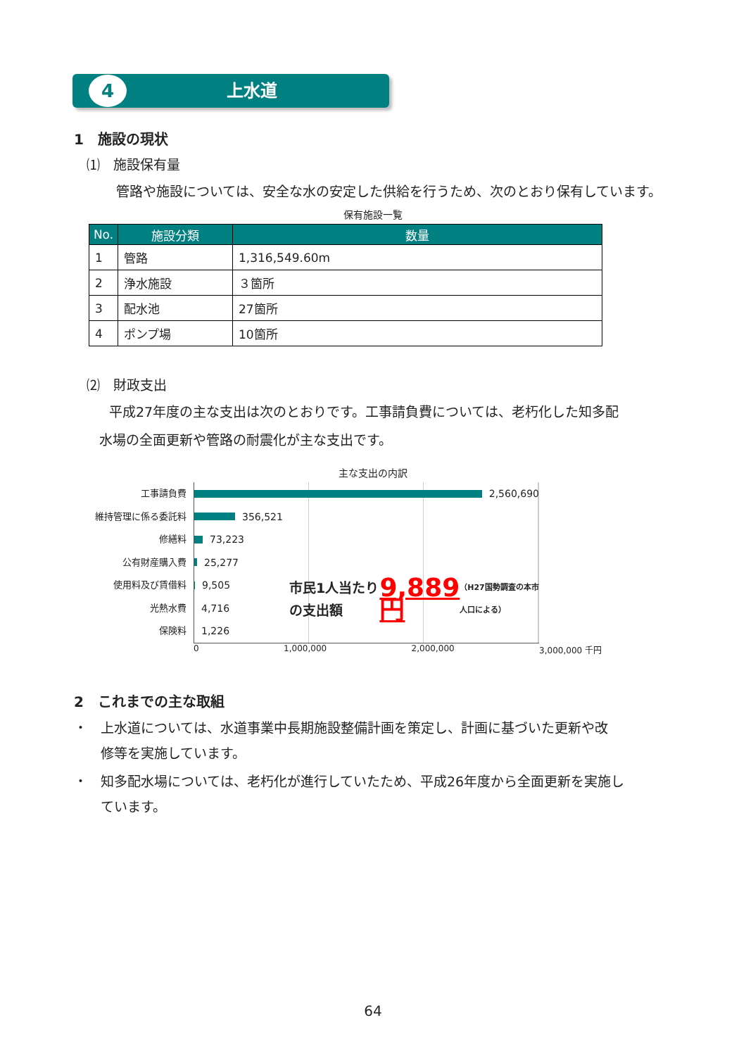4
上水道
1　施設の現状
⑴　施設保有量
管路や施設については、安全な水の安定した供給を行うため、次のとおり保有しています。
保有施設一覧
| No. | 施設分類 | 数量 |
| --- | --- | --- |
| 1 | 管路 | 1,316,549.60m |
| 2 | 浄水施設 | ３箇所 |
| 3 | 配水池 | 27箇所 |
| 4 | ポンプ場 | 10箇所 |
⑵　財政支出
平成27年度の主な支出は次のとおりです。工事請負費については、老朽化した知多配
水場の全面更新や管路の耐震化が主な支出です。
主な支出の内訳
工事請負費
維持管理に係る委託料
修繕料
公有財産購入費
使用料及び賃借料
光熱水費
保険料
2,560,690
356,521
73,223
25,277
9,505
4,716
1,226
市民1人当たりの支出額 9,889円
（H27国勢調査の本市人口による）
0 1,000,000 2,000,000 3,000,000 千円
2　これまでの主な取組
・　上水道については、水道事業中長期施設整備計画を策定し、計画に基づいた更新や改
　　修等を実施しています。
・　知多配水場については、老朽化が進行していたため、平成26年度から全面更新を実施し
　　ています。
64